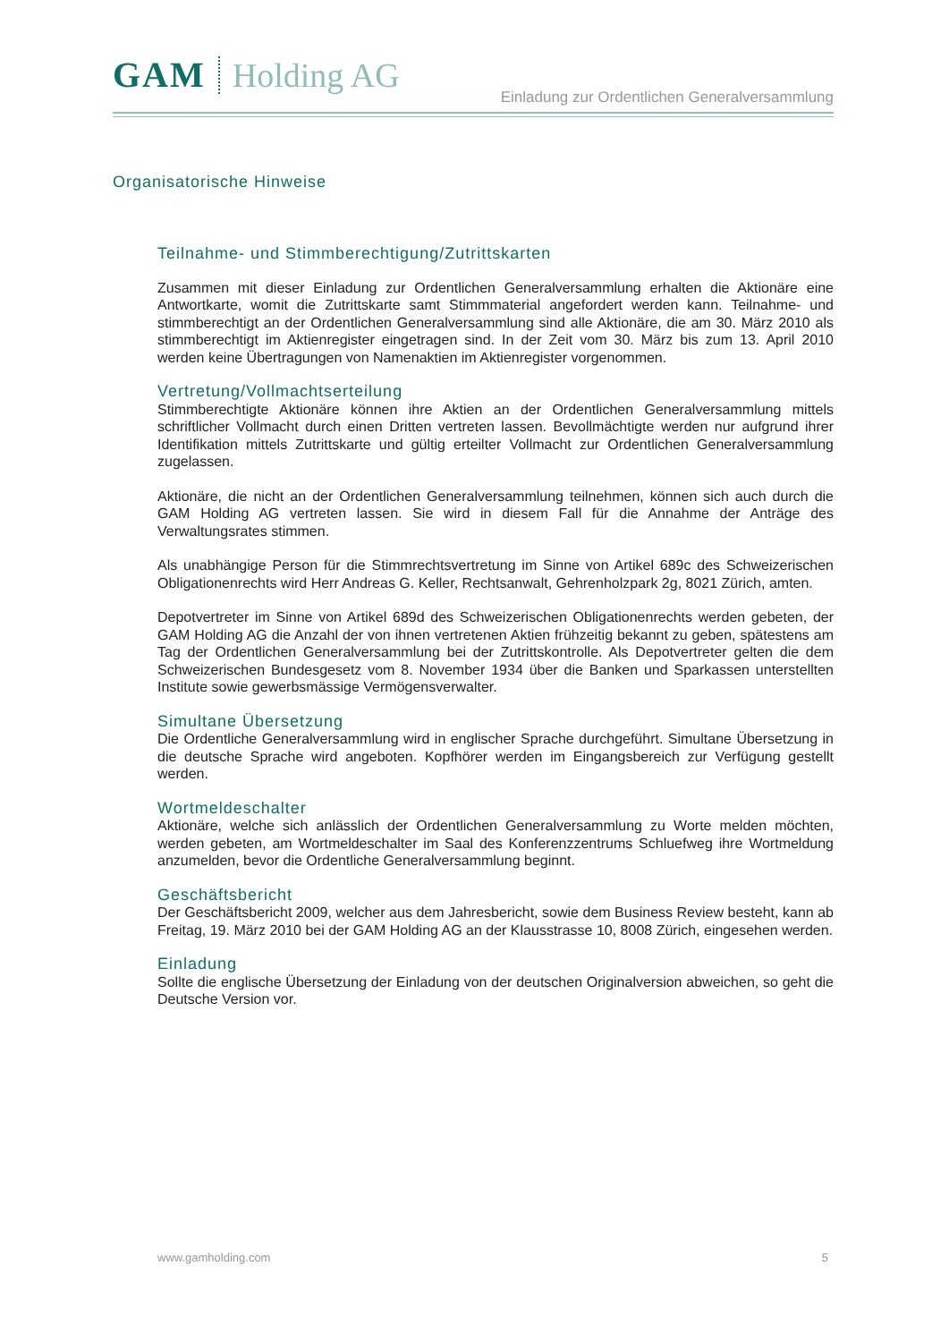GAM Holding AG
Einladung zur Ordentlichen Generalversammlung
Organisatorische Hinweise
Teilnahme- und Stimmberechtigung/Zutrittskarten
Zusammen mit dieser Einladung zur Ordentlichen Generalversammlung erhalten die Aktionäre eine Antwortkarte, womit die Zutrittskarte samt Stimmmaterial angefordert werden kann. Teilnahme- und stimmberechtigt an der Ordentlichen Generalversammlung sind alle Aktionäre, die am 30. März 2010 als stimmberechtigt im Aktienregister eingetragen sind. In der Zeit vom 30. März bis zum 13. April 2010 werden keine Übertragungen von Namenaktien im Aktienregister vorgenommen.
Vertretung/Vollmachtserteilung
Stimmberechtigte Aktionäre können ihre Aktien an der Ordentlichen Generalversammlung mittels schriftlicher Vollmacht durch einen Dritten vertreten lassen. Bevollmächtigte werden nur aufgrund ihrer Identifikation mittels Zutrittskarte und gültig erteilter Vollmacht zur Ordentlichen Generalversammlung zugelassen.
Aktionäre, die nicht an der Ordentlichen Generalversammlung teilnehmen, können sich auch durch die GAM Holding AG vertreten lassen. Sie wird in diesem Fall für die Annahme der Anträge des Verwaltungsrates stimmen.
Als unabhängige Person für die Stimmrechtsvertretung im Sinne von Artikel 689c des Schweizerischen Obligationenrechts wird Herr Andreas G. Keller, Rechtsanwalt, Gehrenholzpark 2g, 8021 Zürich, amten.
Depotvertreter im Sinne von Artikel 689d des Schweizerischen Obligationenrechts werden gebeten, der GAM Holding AG die Anzahl der von ihnen vertretenen Aktien frühzeitig bekannt zu geben, spätestens am Tag der Ordentlichen Generalversammlung bei der Zutrittskontrolle. Als Depotvertreter gelten die dem Schweizerischen Bundesgesetz vom 8. November 1934 über die Banken und Sparkassen unterstellten Institute sowie gewerbsmässige Vermögensverwalter.
Simultane Übersetzung
Die Ordentliche Generalversammlung wird in englischer Sprache durchgeführt. Simultane Übersetzung in die deutsche Sprache wird angeboten. Kopfhörer werden im Eingangsbereich zur Verfügung gestellt werden.
Wortmeldeschalter
Aktionäre, welche sich anlässlich der Ordentlichen Generalversammlung zu Worte melden möchten, werden gebeten, am Wortmeldeschalter im Saal des Konferenzzentrums Schluefweg ihre Wortmeldung anzumelden, bevor die Ordentliche Generalversammlung beginnt.
Geschäftsbericht
Der Geschäftsbericht 2009, welcher aus dem Jahresbericht, sowie dem Business Review besteht, kann ab Freitag, 19. März 2010 bei der GAM Holding AG an der Klausstrasse 10, 8008 Zürich, eingesehen werden.
Einladung
Sollte die englische Übersetzung der Einladung von der deutschen Originalversion abweichen, so geht die Deutsche Version vor.
www.gamholding.com 5